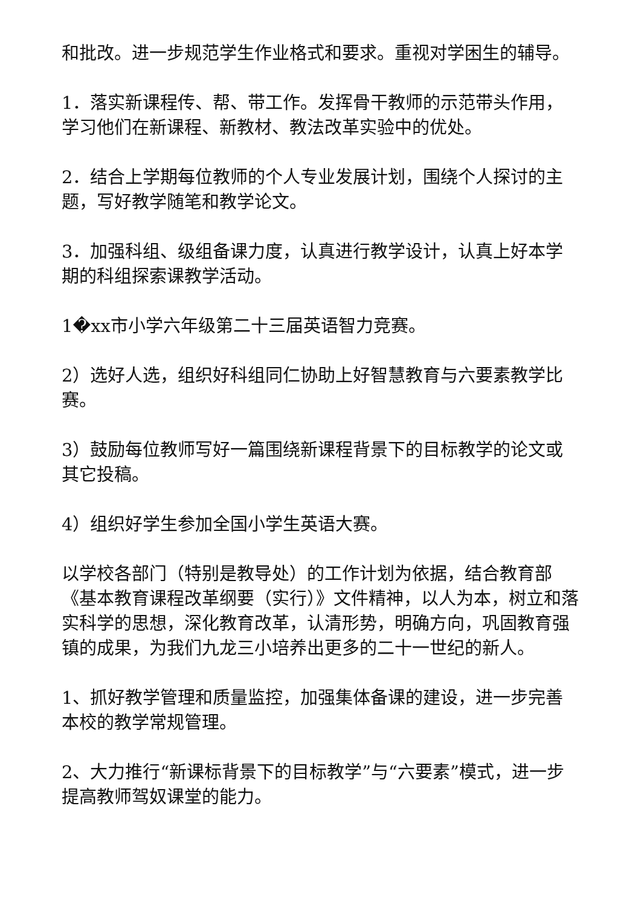和批改。进一步规范学生作业格式和要求。重视对学困生的辅导。
1．落实新课程传、帮、带工作。发挥骨干教师的示范带头作用，学习他们在新课程、新教材、教法改革实验中的优处。
2．结合上学期每位教师的个人专业发展计划，围绕个人探讨的主题，写好教学随笔和教学论文。
3．加强科组、级组备课力度，认真进行教学设计，认真上好本学期的科组探索课教学活动。
1�xx市小学六年级第二十三届英语智力竞赛。
2）选好人选，组织好科组同仁协助上好智慧教育与六要素教学比赛。
3）鼓励每位教师写好一篇围绕新课程背景下的目标教学的论文或其它投稿。
4）组织好学生参加全国小学生英语大赛。
以学校各部门（特别是教导处）的工作计划为依据，结合教育部《基本教育课程改革纲要（实行）》文件精神，以人为本，树立和落实科学的思想，深化教育改革，认清形势，明确方向，巩固教育强镇的成果，为我们九龙三小培养出更多的二十一世纪的新人。
1、抓好教学管理和质量监控，加强集体备课的建设，进一步完善本校的教学常规管理。
2、大力推行“新课标背景下的目标教学”与“六要素”模式，进一步提高教师驾奴课堂的能力。